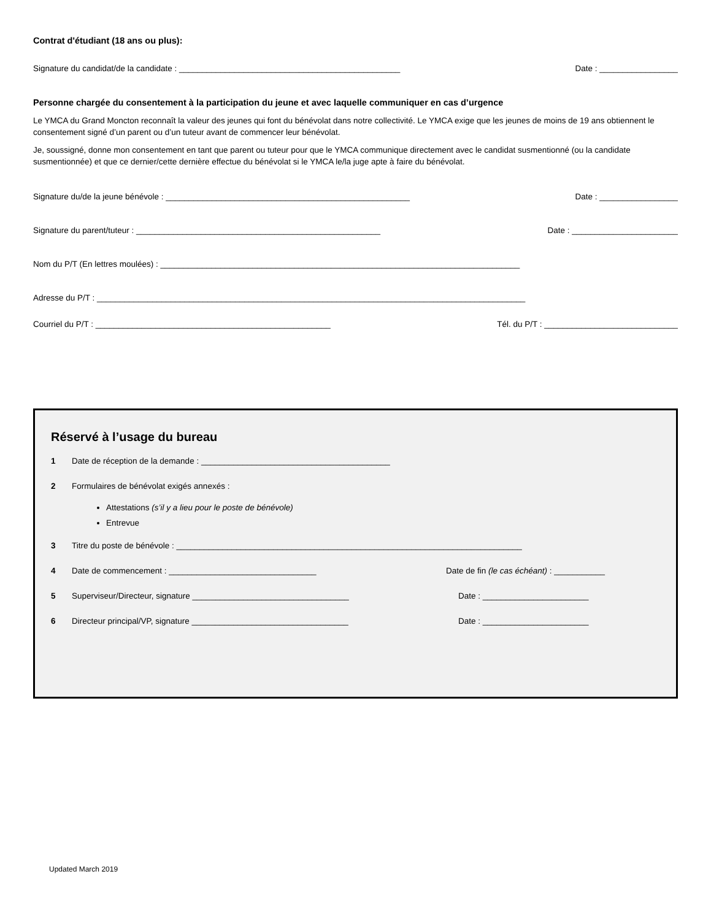Contrat d'étudiant (18 ans ou plus):
Signature du candidat/de la candidate : ________________________________________________ Date : _________________
Personne chargée du consentement à la participation du jeune et avec laquelle communiquer en cas d’urgence
Le YMCA du Grand Moncton reconnaît la valeur des jeunes qui font du bénévolat dans notre collectivité. Le YMCA exige que les jeunes de moins de 19 ans obtiennent le consentement signé d’un parent ou d’un tuteur avant de commencer leur bénévolat.
Je, soussigné, donne mon consentement en tant que parent ou tuteur pour que le YMCA communique directement avec le candidat susmentionné (ou la candidate susmentionnée) et que ce dernier/cette dernière effectue du bénévolat si le YMCA le/la juge apte à faire du bénévolat.
Signature du/de la jeune bénévole : _____________________________________________________ Date : _________________
Signature du parent/tuteur : _____________________________________________________ Date : _______________________
Nom du P/T (En lettres moulées) : ______________________________________________________________________________
Adresse du P/T : _____________________________________________________________________________________________
Courriel du P/T : ___________________________________________________ Tél. du P/T : _____________________________
Réservé à l’usage du bureau
1 Date de réception de la demande : _________________________________________
2 Formulaires de bénévolat exigés annexés :
Attestations (s’il y a lieu pour le poste de bénévole)
Entrevue
3 Titre du poste de bénévole : ___________________________________________________________________________
4 Date de commencement : ________________________________ Date de fin (le cas échéant) : ___________
5 Superviseur/Directeur, signature __________________________________ Date : _______________________
6 Directeur principal/VP, signature __________________________________ Date : _______________________
Updated March 2019